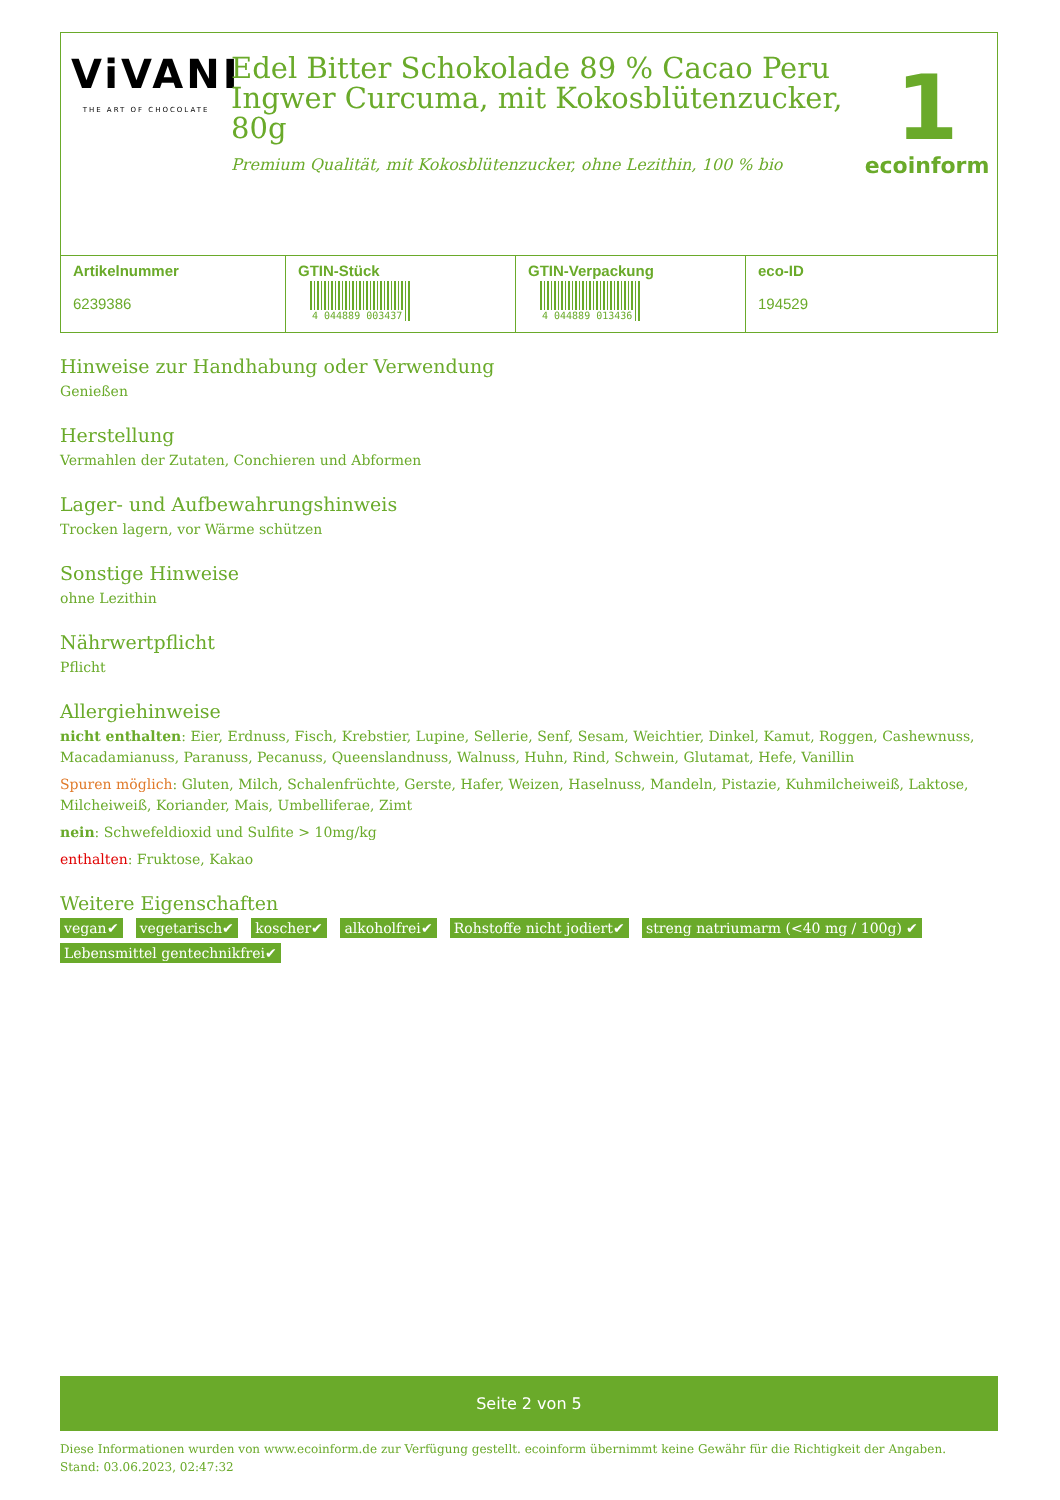ViVANI
THE ART OF CHOCOLATE
Edel Bitter Schokolade 89 % Cacao Peru Ingwer Curcuma, mit Kokosblütenzucker, 80g
Premium Qualität, mit Kokosblütenzucker, ohne Lezithin, 100 % bio
1
ecoinform
| Artikelnummer 6239386 | GTIN-Stück 4 044889 003437 | GTIN-Verpackung 4 044889 013436 | eco-ID 194529 |
Hinweise zur Handhabung oder Verwendung
Genießen
Herstellung
Vermahlen der Zutaten, Conchieren und Abformen
Lager- und Aufbewahrungshinweis
Trocken lagern, vor Wärme schützen
Sonstige Hinweise
ohne Lezithin
Nährwertpflicht
Pflicht
Allergiehinweise
nicht enthalten: Eier, Erdnuss, Fisch, Krebstier, Lupine, Sellerie, Senf, Sesam, Weichtier, Dinkel, Kamut, Roggen, Cashewnuss, Macadamianuss, Paranuss, Pecanuss, Queenslandnuss, Walnuss, Huhn, Rind, Schwein, Glutamat, Hefe, Vanillin
Spuren möglich: Gluten, Milch, Schalenfrüchte, Gerste, Hafer, Weizen, Haselnuss, Mandeln, Pistazie, Kuhmilcheiweiß, Laktose, Milcheiweiß, Koriander, Mais, Umbelliferae, Zimt
nein: Schwefeldioxid und Sulfite > 10mg/kg
enthalten: Fruktose, Kakao
Weitere Eigenschaften
vegan✔ vegetarisch✔ koscher✔ alkoholfrei✔ Rohstoffe nicht jodiert✔ streng natriumarm (<40 mg / 100g) ✔ Lebensmittel gentechnikfrei✔
Seite 2 von 5
Diese Informationen wurden von www.ecoinform.de zur Verfügung gestellt. ecoinform übernimmt keine Gewähr für die Richtigkeit der Angaben.
Stand: 03.06.2023, 02:47:32